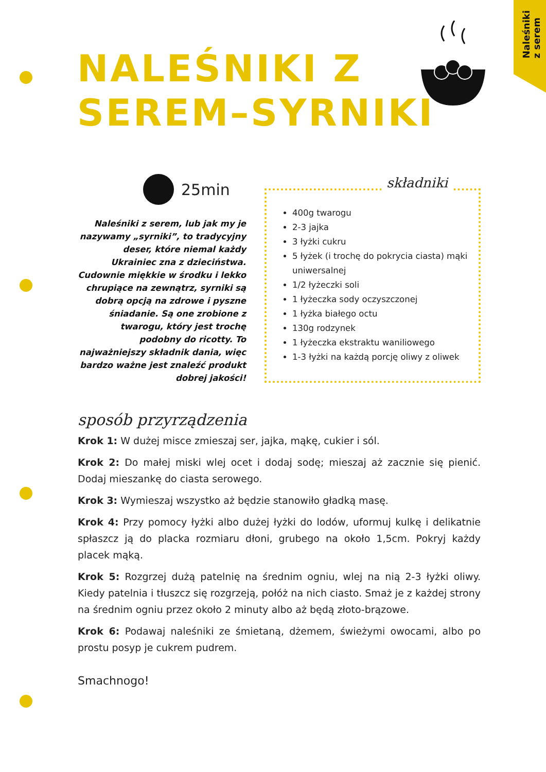Naleśniki
z serem
NALEŚNIKI Z
SEREM–SYRNIKI
25min
Naleśniki z serem, lub jak my je nazywamy „syrniki”, to tradycyjny deser, które niemal każdy Ukrainiec zna z dzieciństwa. Cudownie miękkie w środku i lekko chrupiące na zewnątrz, syrniki są dobrą opcją na zdrowe i pyszne śniadanie. Są one zrobione z twarogu, który jest trochę podobny do ricotty. To najważniejszy składnik dania, więc bardzo ważne jest znaleźć produkt dobrej jakości!
składniki
400g twarogu
2-3 jajka
3 łyżki cukru
5 łyżek (i trochę do pokrycia ciasta) mąki uniwersalnej
1/2 łyżeczki soli
1 łyżeczka sody oczyszczonej
1 łyżka białego octu
130g rodzynek
1 łyżeczka ekstraktu waniliowego
1-3 łyżki na każdą porcję oliwy z oliwek
sposób przyrządzenia
Krok 1: W dużej misce zmieszaj ser, jajka, mąkę, cukier i sól.
Krok 2: Do małej miski wlej ocet i dodaj sodę; mieszaj aż zacznie się pienić. Dodaj mieszankę do ciasta serowego.
Krok 3: Wymieszaj wszystko aż będzie stanowiło gładką masę.
Krok 4: Przy pomocy łyżki albo dużej łyżki do lodów, uformuj kulkę i delikatnie spłaszcz ją do placka rozmiaru dłoni, grubego na około 1,5cm. Pokryj każdy placek mąką.
Krok 5: Rozgrzej dużą patelnię na średnim ogniu, wlej na nią 2-3 łyżki oliwy. Kiedy patelnia i tłuszcz się rozgrzeją, połóż na nich ciasto. Smaż je z każdej strony na średnim ogniu przez około 2 minuty albo aż będą złoto-brązowe.
Krok 6: Podawaj naleśniki ze śmietaną, dżemem, świeżymi owocami, albo po prostu posyp je cukrem pudrem.
Smachnogo!